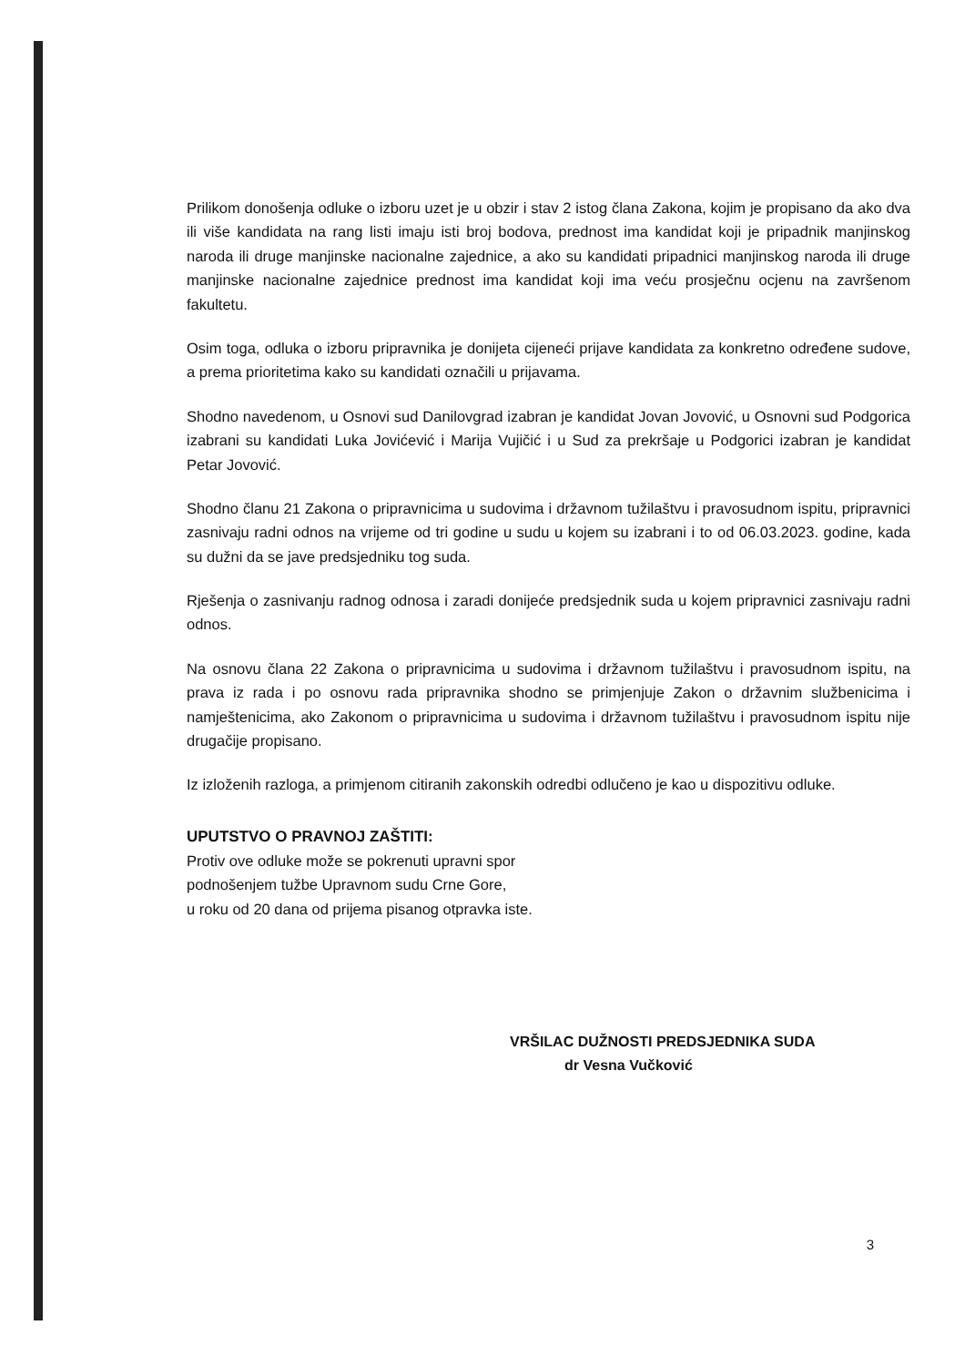Prilikom donošenja odluke o izboru uzet je u obzir i stav 2 istog člana Zakona, kojim je propisano da ako dva ili više kandidata na rang listi imaju isti broj bodova, prednost ima kandidat koji je pripadnik manjinskog naroda ili druge manjinske nacionalne zajednice, a ako su kandidati pripadnici manjinskog naroda ili druge manjinske nacionalne zajednice prednost ima kandidat koji ima veću prosječnu ocjenu na završenom fakultetu.
Osim toga, odluka o izboru pripravnika je donijeta cijeneći prijave kandidata za konkretno određene sudove, a prema prioritetima kako su kandidati označili u prijavama.
Shodno navedenom, u Osnovi sud Danilovgrad izabran je kandidat Jovan Jovović, u Osnovni sud Podgorica izabrani su kandidati Luka Jovićević i Marija Vujičić i u Sud za prekršaje u Podgorici izabran je kandidat Petar Jovović.
Shodno članu 21 Zakona o pripravnicima u sudovima i državnom tužilaštvu i pravosudnom ispitu, pripravnici zasnivaju radni odnos na vrijeme od tri godine u sudu u kojem su izabrani i to od 06.03.2023. godine, kada su dužni da se jave predsjedniku tog suda.
Rješenja o zasnivanju radnog odnosa i zaradi donijeće predsjednik suda u kojem pripravnici zasnivaju radni odnos.
Na osnovu člana 22 Zakona o pripravnicima u sudovima i državnom tužilaštvu i pravosudnom ispitu, na prava iz rada i po osnovu rada pripravnika shodno se primjenjuje Zakon o državnim službenicima i namještenicima, ako Zakonom o pripravnicima u sudovima i državnom tužilaštvu i pravosudnom ispitu nije drugačije propisano.
Iz izloženih razloga, a primjenom citiranih zakonskih odredbi odlučeno je kao u dispozitivu odluke.
UPUTSTVO O PRAVNOJ ZAŠTITI:
Protiv ove odluke može se pokrenuti upravni spor
podnošenjem tužbe Upravnom sudu Crne Gore,
u roku od 20 dana od prijema pisanog otpravka iste.
VRŠILAC DUŽNOSTI PREDSJEDNIKA SUDA
dr Vesna Vučković
3